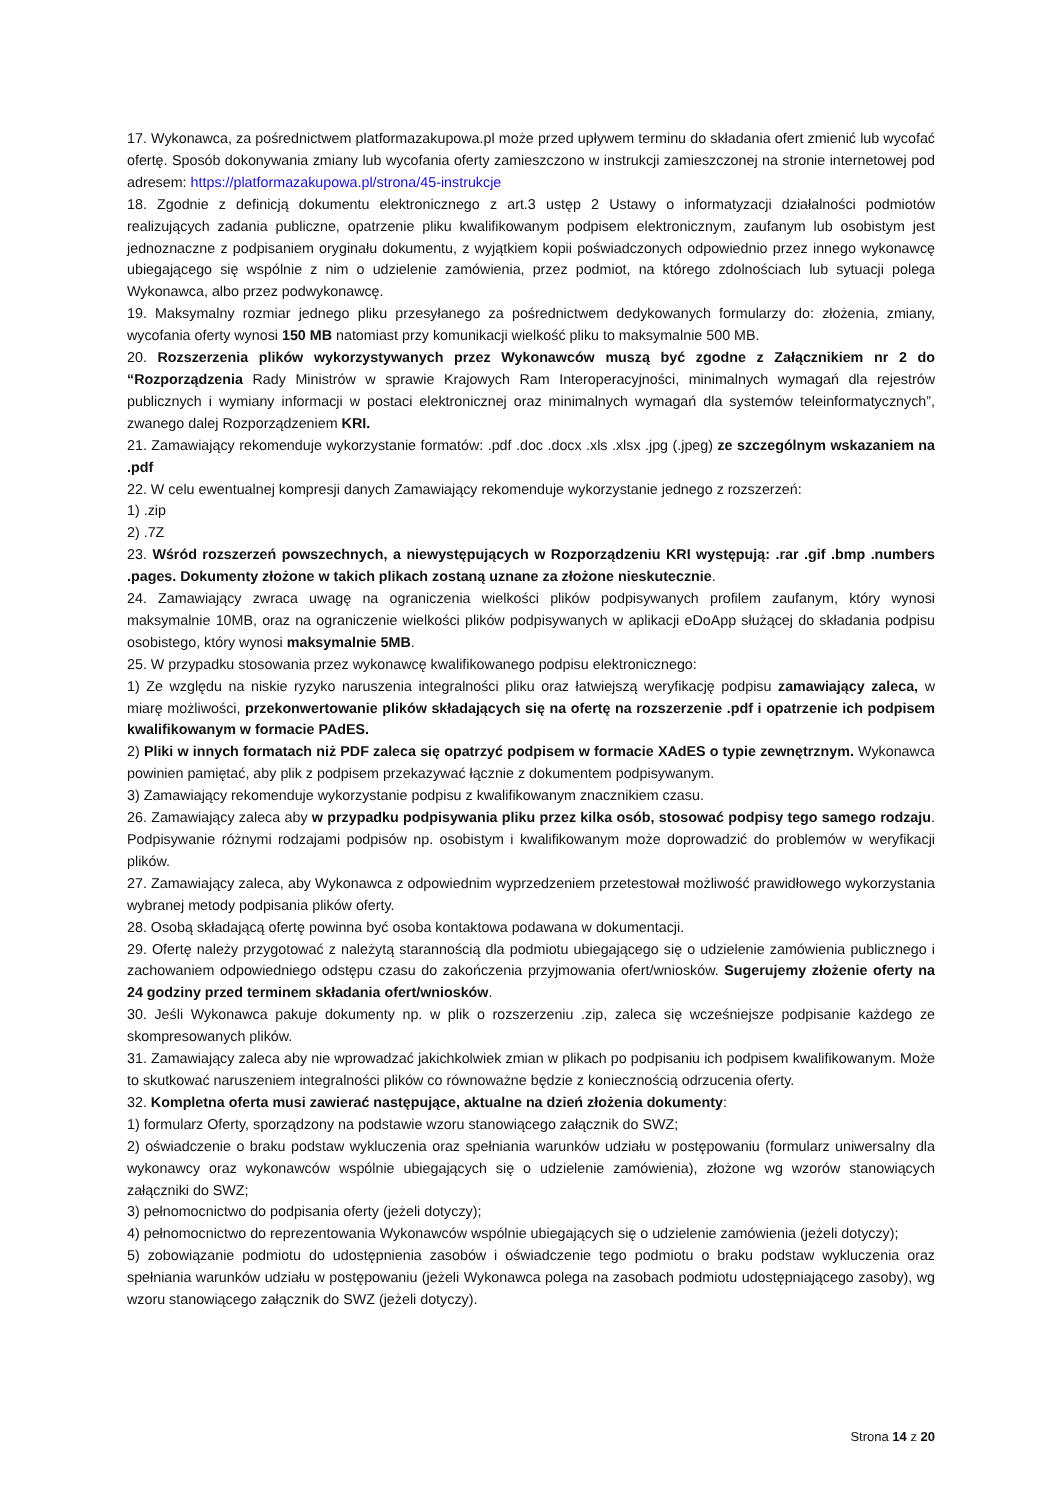17. Wykonawca, za pośrednictwem platformazakupowa.pl może przed upływem terminu do składania ofert zmienić lub wycofać ofertę. Sposób dokonywania zmiany lub wycofania oferty zamieszczono w instrukcji zamieszczonej na stronie internetowej pod adresem: https://platformazakupowa.pl/strona/45-instrukcje
18. Zgodnie z definicją dokumentu elektronicznego z art.3 ustęp 2 Ustawy o informatyzacji działalności podmiotów realizujących zadania publiczne, opatrzenie pliku kwalifikowanym podpisem elektronicznym, zaufanym lub osobistym jest jednoznaczne z podpisaniem oryginału dokumentu, z wyjątkiem kopii poświadczonych odpowiednio przez innego wykonawcę ubiegającego się wspólnie z nim o udzielenie zamówienia, przez podmiot, na którego zdolnościach lub sytuacji polega Wykonawca, albo przez podwykonawcę.
19. Maksymalny rozmiar jednego pliku przesyłanego za pośrednictwem dedykowanych formularzy do: złożenia, zmiany, wycofania oferty wynosi 150 MB natomiast przy komunikacji wielkość pliku to maksymalnie 500 MB.
20. Rozszerzenia plików wykorzystywanych przez Wykonawców muszą być zgodne z Załącznikiem nr 2 do “Rozporządzenia Rady Ministrów w sprawie Krajowych Ram Interoperacyjności, minimalnych wymagań dla rejestrów publicznych i wymiany informacji w postaci elektronicznej oraz minimalnych wymagań dla systemów teleinformatycznych”, zwanego dalej Rozporządzeniem KRI.
21. Zamawiający rekomenduje wykorzystanie formatów: .pdf .doc .docx .xls .xlsx .jpg (.jpeg) ze szczególnym wskazaniem na .pdf
22. W celu ewentualnej kompresji danych Zamawiający rekomenduje wykorzystanie jednego z rozszerzeń:
1) .zip
2) .7Z
23. Wśród rozszerzeń powszechnych, a niewystępujących w Rozporządzeniu KRI występują: .rar .gif .bmp .numbers .pages. Dokumenty złożone w takich plikach zostaną uznane za złożone nieskutecznie.
24. Zamawiający zwraca uwagę na ograniczenia wielkości plików podpisywanych profilem zaufanym, który wynosi maksymalnie 10MB, oraz na ograniczenie wielkości plików podpisywanych w aplikacji eDoApp służącej do składania podpisu osobistego, który wynosi maksymalnie 5MB.
25. W przypadku stosowania przez wykonawcę kwalifikowanego podpisu elektronicznego:
1) Ze względu na niskie ryzyko naruszenia integralności pliku oraz łatwiejszą weryfikację podpisu zamawiający zaleca, w miarę możliwości, przekonwertowanie plików składających się na ofertę na rozszerzenie .pdf i opatrzenie ich podpisem kwalifikowanym w formacie PAdES.
2) Pliki w innych formatach niż PDF zaleca się opatrzyć podpisem w formacie XAdES o typie zewnętrznym. Wykonawca powinien pamiętać, aby plik z podpisem przekazywać łącznie z dokumentem podpisywanym.
3) Zamawiający rekomenduje wykorzystanie podpisu z kwalifikowanym znacznikiem czasu.
26. Zamawiający zaleca aby w przypadku podpisywania pliku przez kilka osób, stosować podpisy tego samego rodzaju. Podpisywanie różnymi rodzajami podpisów np. osobistym i kwalifikowanym może doprowadzić do problemów w weryfikacji plików.
27. Zamawiający zaleca, aby Wykonawca z odpowiednim wyprzedzeniem przetestował możliwość prawidłowego wykorzystania wybranej metody podpisania plików oferty.
28. Osobą składającą ofertę powinna być osoba kontaktowa podawana w dokumentacji.
29. Ofertę należy przygotować z należytą starannością dla podmiotu ubiegającego się o udzielenie zamówienia publicznego i zachowaniem odpowiedniego odstępu czasu do zakończenia przyjmowania ofert/wniosków. Sugerujemy złożenie oferty na 24 godziny przed terminem składania ofert/wniosków.
30. Jeśli Wykonawca pakuje dokumenty np. w plik o rozszerzeniu .zip, zaleca się wcześniejsze podpisanie każdego ze skompresowanych plików.
31. Zamawiający zaleca aby nie wprowadzać jakichkolwiek zmian w plikach po podpisaniu ich podpisem kwalifikowanym. Może to skutkować naruszeniem integralności plików co równoważne będzie z koniecznością odrzucenia oferty.
32. Kompletna oferta musi zawierać następujące, aktualne na dzień złożenia dokumenty:
1) formularz Oferty, sporządzony na podstawie wzoru stanowiącego załącznik do SWZ;
2) oświadczenie o braku podstaw wykluczenia oraz spełniania warunków udziału w postępowaniu (formularz uniwersalny dla wykonawcy oraz wykonawców wspólnie ubiegających się o udzielenie zamówienia), złożone wg wzorów stanowiących załączniki do SWZ;
3) pełnomocnictwo do podpisania oferty (jeżeli dotyczy);
4) pełnomocnictwo do reprezentowania Wykonawców wspólnie ubiegających się o udzielenie zamówienia (jeżeli dotyczy);
5) zobowiązanie podmiotu do udostępnienia zasobów i oświadczenie tego podmiotu o braku podstaw wykluczenia oraz spełniania warunków udziału w postępowaniu (jeżeli Wykonawca polega na zasobach podmiotu udostępniającego zasoby), wg wzoru stanowiącego załącznik do SWZ (jeżeli dotyczy).
Strona 14 z 20